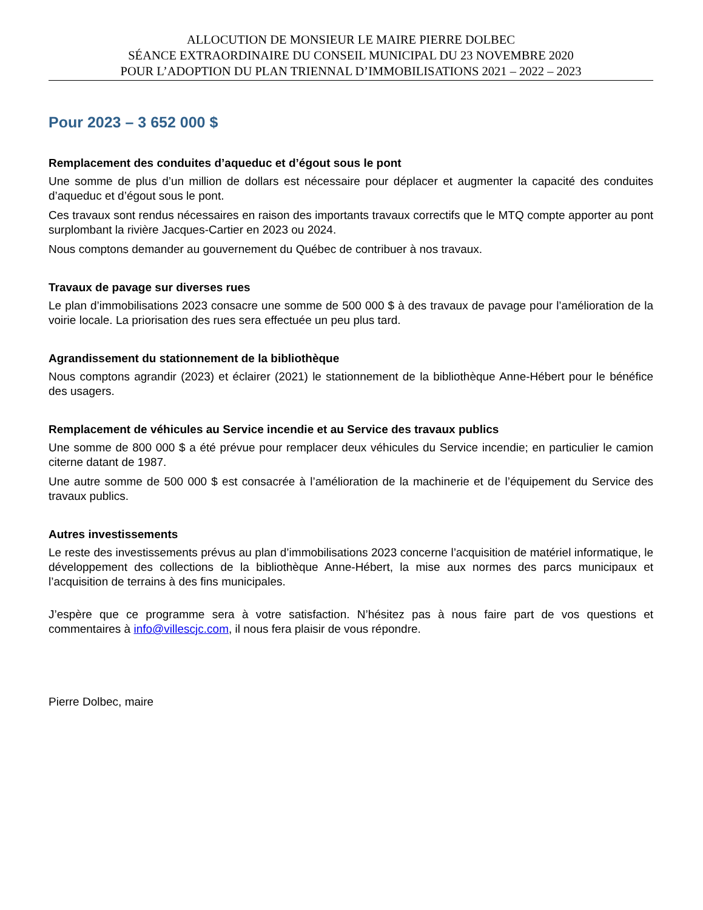ALLOCUTION DE MONSIEUR LE MAIRE PIERRE DOLBEC
SÉANCE EXTRAORDINAIRE DU CONSEIL MUNICIPAL DU 23 NOVEMBRE 2020
POUR L’ADOPTION DU PLAN TRIENNAL D’IMMOBILISATIONS 2021 – 2022 – 2023
Pour 2023 – 3 652 000 $
Remplacement des conduites d’aqueduc et d’égout sous le pont
Une somme de plus d’un million de dollars est nécessaire pour déplacer et augmenter la capacité des conduites d’aqueduc et d’égout sous le pont.
Ces travaux sont rendus nécessaires en raison des importants travaux correctifs que le MTQ compte apporter au pont surplombant la rivière Jacques-Cartier en 2023 ou 2024.
Nous comptons demander au gouvernement du Québec de contribuer à nos travaux.
Travaux de pavage sur diverses rues
Le plan d’immobilisations 2023 consacre une somme de 500 000 $ à des travaux de pavage pour l’amélioration de la voirie locale. La priorisation des rues sera effectuée un peu plus tard.
Agrandissement du stationnement de la bibliothèque
Nous comptons agrandir (2023) et éclairer (2021) le stationnement de la bibliothèque Anne-Hébert pour le bénéfice des usagers.
Remplacement de véhicules au Service incendie et au Service des travaux publics
Une somme de 800 000 $ a été prévue pour remplacer deux véhicules du Service incendie; en particulier le camion citerne datant de 1987.
Une autre somme de 500 000 $ est consacrée à l’amélioration de la machinerie et de l’équipement du Service des travaux publics.
Autres investissements
Le reste des investissements prévus au plan d’immobilisations 2023 concerne l’acquisition de matériel informatique, le développement des collections de la bibliothèque Anne-Hébert, la mise aux normes des parcs municipaux et l’acquisition de terrains à des fins municipales.
J’espère que ce programme sera à votre satisfaction. N’hésitez pas à nous faire part de vos questions et commentaires à info@villescjc.com, il nous fera plaisir de vous répondre.
Pierre Dolbec, maire